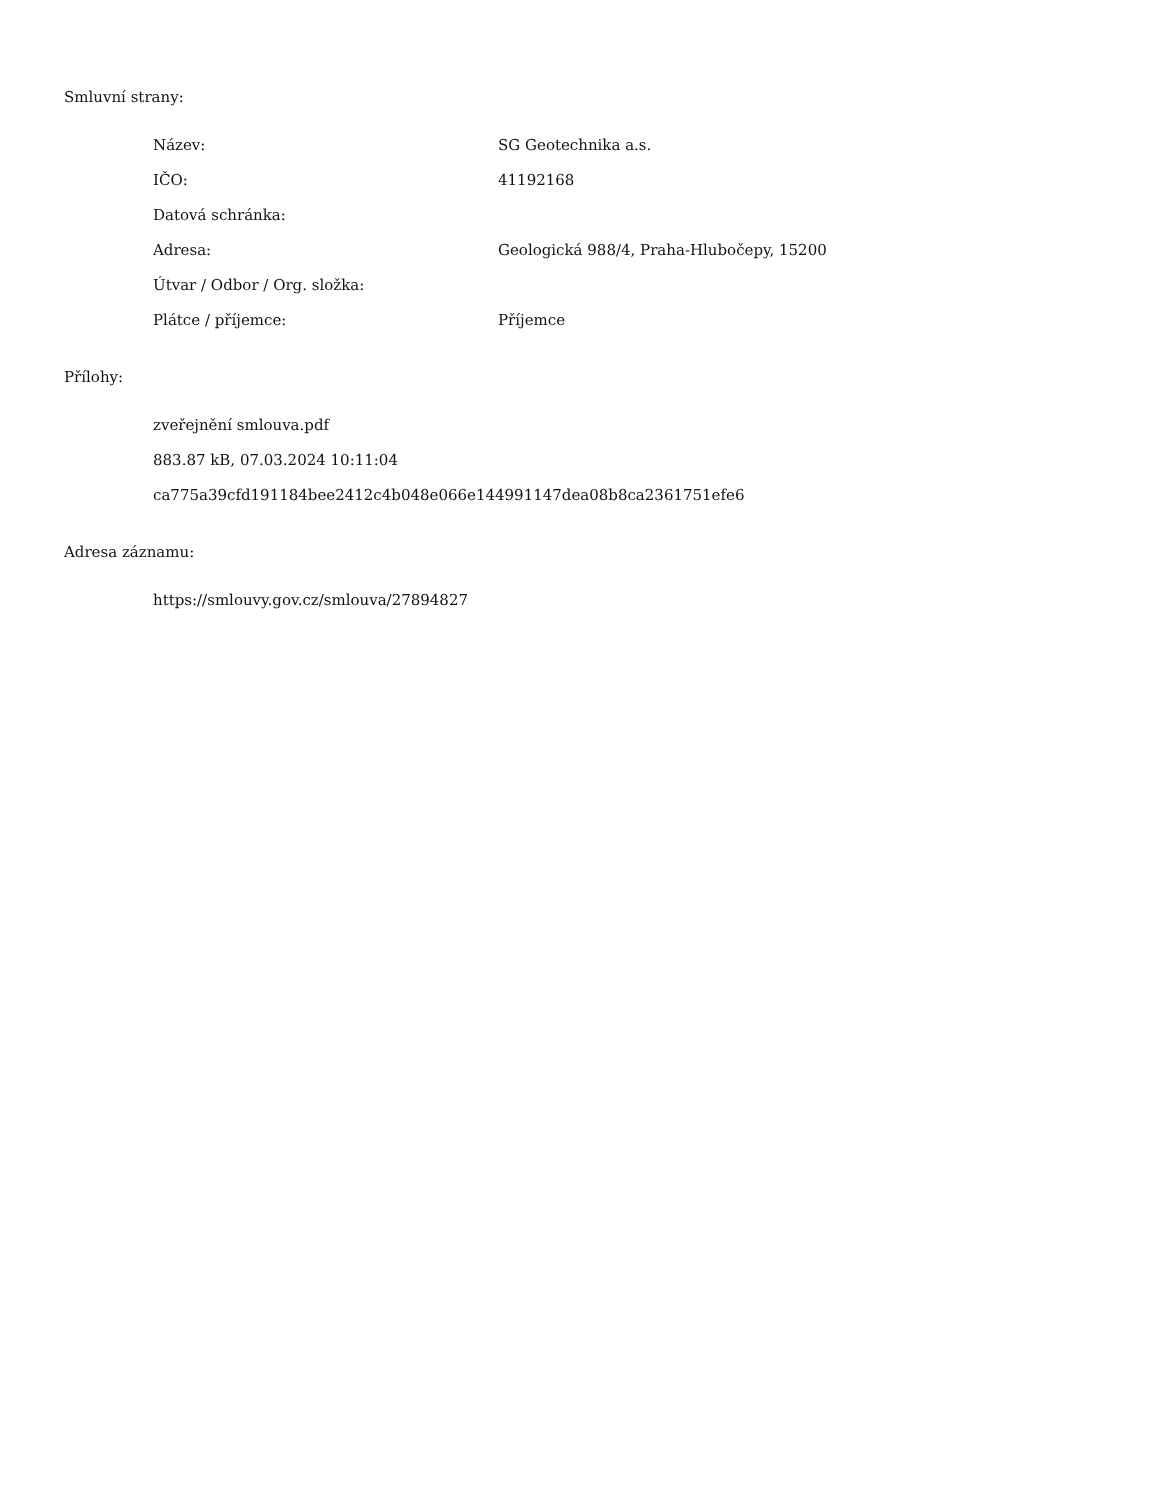Smluvní strany:
| Název: | SG Geotechnika a.s. |
| IČO: | 41192168 |
| Datová schránka: | |
| Adresa: | Geologická 988/4, Praha-Hlubočepy, 15200 |
| Útvar / Odbor / Org. složka: | |
| Plátce / příjemce: | Příjemce |
Přílohy:
zveřejnění smlouva.pdf
883.87 kB, 07.03.2024 10:11:04
ca775a39cfd191184bee2412c4b048e066e144991147dea08b8ca2361751efe6
Adresa záznamu:
https://smlouvy.gov.cz/smlouva/27894827